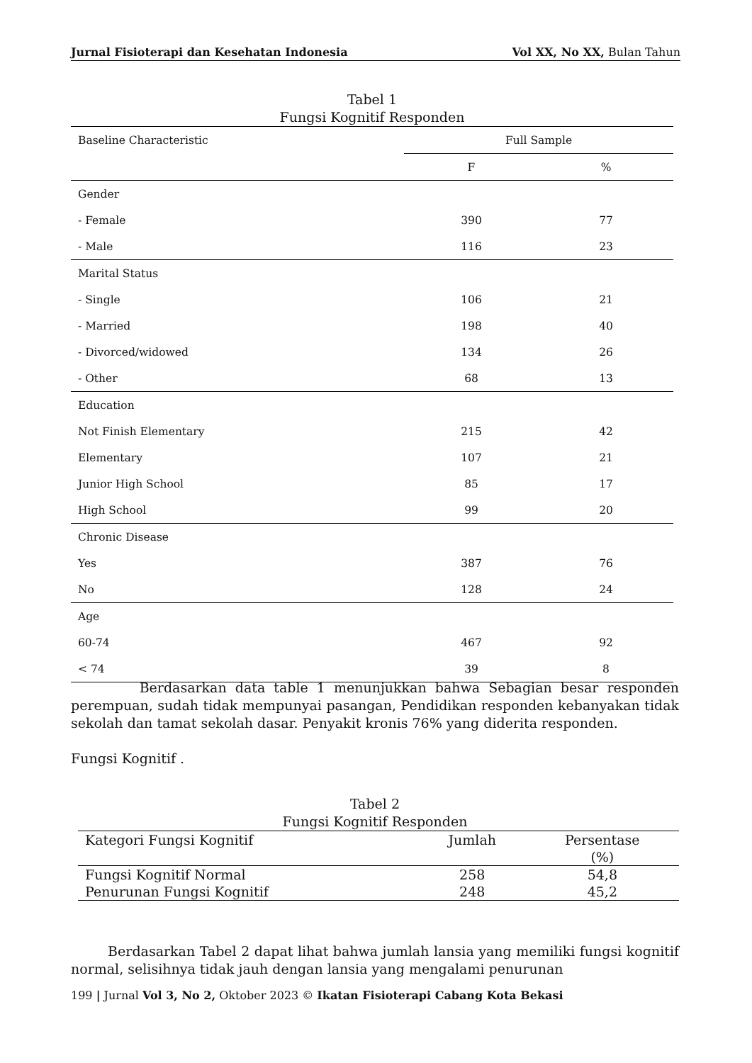Jurnal Fisioterapi dan Kesehatan Indonesia Vol XX, No XX, Bulan Tahun
Tabel 1
Fungsi Kognitif Responden
| Baseline Characteristic | Full Sample | |
| | F | % |
| Gender | | |
| - Female | 390 | 77 |
| - Male | 116 | 23 |
| Marital Status | | |
| - Single | 106 | 21 |
| - Married | 198 | 40 |
| - Divorced/widowed | 134 | 26 |
| - Other | 68 | 13 |
| Education | | |
| Not Finish Elementary | 215 | 42 |
| Elementary | 107 | 21 |
| Junior High School | 85 | 17 |
| High School | 99 | 20 |
| Chronic Disease | | |
| Yes | 387 | 76 |
| No | 128 | 24 |
| Age | | |
| 60-74 | 467 | 92 |
| < 74 | 39 | 8 |
Berdasarkan data table 1 menunjukkan bahwa Sebagian besar responden perempuan, sudah tidak mempunyai pasangan, Pendidikan responden kebanyakan tidak sekolah dan tamat sekolah dasar. Penyakit kronis 76% yang diderita responden.
Fungsi Kognitif .
Tabel 2
Fungsi Kognitif Responden
| Kategori Fungsi Kognitif | Jumlah | Persentase (%) |
| Fungsi Kognitif Normal | 258 | 54,8 |
| Penurunan Fungsi Kognitif | 248 | 45,2 |
Berdasarkan Tabel 2 dapat lihat bahwa jumlah lansia yang memiliki fungsi kognitif normal, selisihnya tidak jauh dengan lansia yang mengalami penurunan
199 | Jurnal Vol 3, No 2, Oktober 2023 © Ikatan Fisioterapi Cabang Kota Bekasi